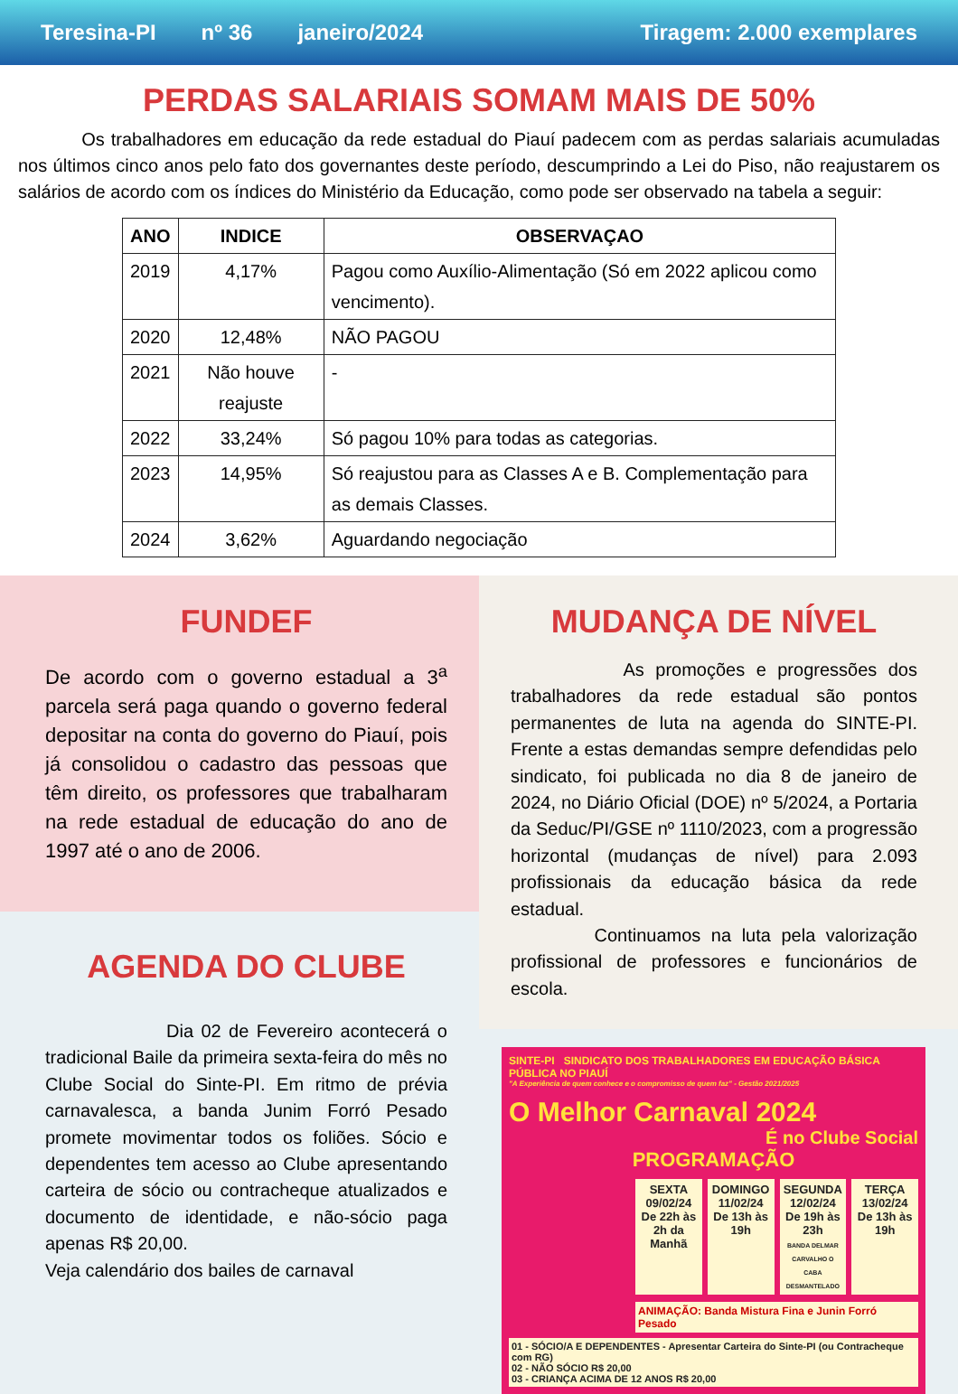Teresina-PI nº 36 janeiro/2024 Tiragem: 2.000 exemplares
PERDAS SALARIAIS SOMAM MAIS DE 50%
Os trabalhadores em educação da rede estadual do Piauí padecem com as perdas salariais acumuladas nos últimos cinco anos pelo fato dos governantes deste período, descumprindo a Lei do Piso, não reajustarem os salários de acordo com os índices do Ministério da Educação, como pode ser observado na tabela a seguir:
| ANO | INDICE | OBSERVAÇAO |
| --- | --- | --- |
| 2019 | 4,17% | Pagou como Auxílio-Alimentação (Só em 2022 aplicou como vencimento). |
| 2020 | 12,48% | NÃO PAGOU |
| 2021 | Não houve reajuste | - |
| 2022 | 33,24% | Só pagou 10% para todas as categorias. |
| 2023 | 14,95% | Só reajustou para as Classes A e B. Complementação para as demais Classes. |
| 2024 | 3,62% | Aguardando negociação |
FUNDEF
De acordo com o governo estadual a 3<sup>a</sup> parcela será paga quando o governo federal depositar na conta do governo do Piauí, pois já consolidou o cadastro das pessoas que têm direito, os professores que trabalharam na rede estadual de educação do ano de 1997 até o ano de 2006.
AGENDA DO CLUBE
Dia 02 de Fevereiro acontecerá o tradicional Baile da primeira sexta-feira do mês no Clube Social do Sinte-PI. Em ritmo de prévia carnavalesca, a banda Junim Forró Pesado promete movimentar todos os foliões. Sócio e dependentes tem acesso ao Clube apresentando carteira de sócio ou contracheque atualizados e documento de identidade, e não-sócio paga apenas R$ 20,00.
Veja calendário dos bailes de carnaval
MUDANÇA DE NÍVEL
As promoções e progressões dos trabalhadores da rede estadual são pontos permanentes de luta na agenda do SINTE-PI. Frente a estas demandas sempre defendidas pelo sindicato, foi publicada no dia 8 de janeiro de 2024, no Diário Oficial (DOE) nº 5/2024, a Portaria da Seduc/PI/GSE nº 1110/2023, com a progressão horizontal (mudanças de nível) para 2.093 profissionais da educação básica da rede estadual.
Continuamos na luta pela valorização profissional de professores e funcionários de escola.
SINTE-PI SINDICATO DOS TRABALHADORES EM EDUCAÇÃO BÁSICA PÚBLICA NO PIAUÍ
"A Experiência de quem conhece e o compromisso de quem faz" - Gestão 2021/2025
O Melhor Carnaval 2024
É no Clube Social
PROGRAMAÇÃO
SEXTA
09/02/24
De 22h às 2h da Manhã
DOMINGO
11/02/24
De 13h às 19h
SEGUNDA
12/02/24
De 19h às 23h
BANDA DELMAR CARVALHO O CABA DESMANTELADO
TERÇA
13/02/24
De 13h às 19h
ANIMAÇÃO: Banda Mistura Fina e Junin Forró Pesado
01 - SÓCIO/A E DEPENDENTES - Apresentar Carteira do Sinte-PI (ou Contracheque com RG)
02 - NÃO SÓCIO R$ 20,00
03 - CRIANÇA ACIMA DE 12 ANOS R$ 20,00